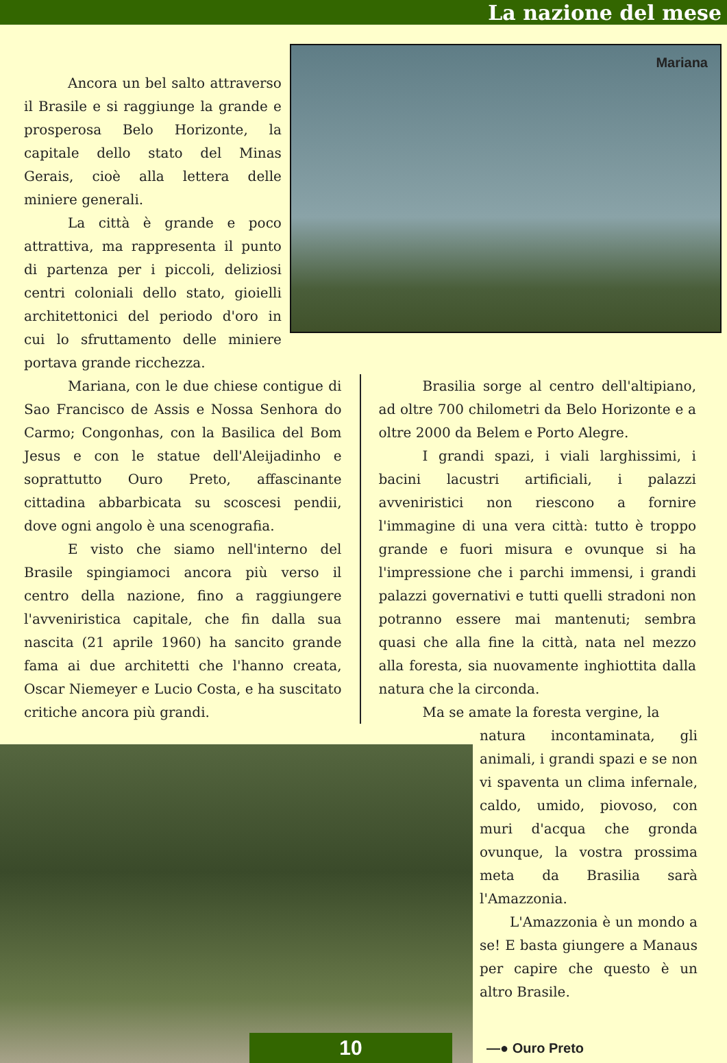La nazione del mese
Ancora un bel salto attraverso il Brasile e si raggiunge la grande e prosperosa Belo Horizonte, la capitale dello stato del Minas Gerais, cioè alla lettera delle miniere generali.
La città è grande e poco attrattiva, ma rappresenta il punto di partenza per i piccoli, deliziosi centri coloniali dello stato, gioielli architettonici del periodo d'oro in cui lo sfruttamento delle miniere portava grande ricchezza.
Mariana
Mariana, con le due chiese contigue di Sao Francisco de Assis e Nossa Senhora do Carmo; Congonhas, con la Basilica del Bom Jesus e con le statue dell'Aleijadinho e soprattutto Ouro Preto, affascinante cittadina abbarbicata su scoscesi pendii, dove ogni angolo è una scenografia.
E visto che siamo nell'interno del Brasile spingiamoci ancora più verso il centro della nazione, fino a raggiungere l'avveniristica capitale, che fin dalla sua nascita (21 aprile 1960) ha sancito grande fama ai due architetti che l'hanno creata, Oscar Niemeyer e Lucio Costa, e ha suscitato critiche ancora più grandi.
Brasilia sorge al centro dell'altipiano, ad oltre 700 chilometri da Belo Horizonte e a oltre 2000 da Belem e Porto Alegre.
I grandi spazi, i viali larghissimi, i bacini lacustri artificiali, i palazzi avveniristici non riescono a fornire l'immagine di una vera città: tutto è troppo grande e fuori misura e ovunque si ha l'impressione che i parchi immensi, i grandi palazzi governativi e tutti quelli stradoni non potranno essere mai mantenuti; sembra quasi che alla fine la città, nata nel mezzo alla foresta, sia nuovamente inghiottita dalla natura che la circonda.
Ma se amate la foresta vergine, la
natura incontaminata, gli animali, i grandi spazi e se non vi spaventa un clima infernale, caldo, umido, piovoso, con muri d'acqua che gronda ovunque, la vostra prossima meta da Brasilia sarà l'Amazzonia.
L'Amazzonia è un mondo a se! E basta giungere a Manaus per capire che questo è un altro Brasile.
10
—● Ouro Preto